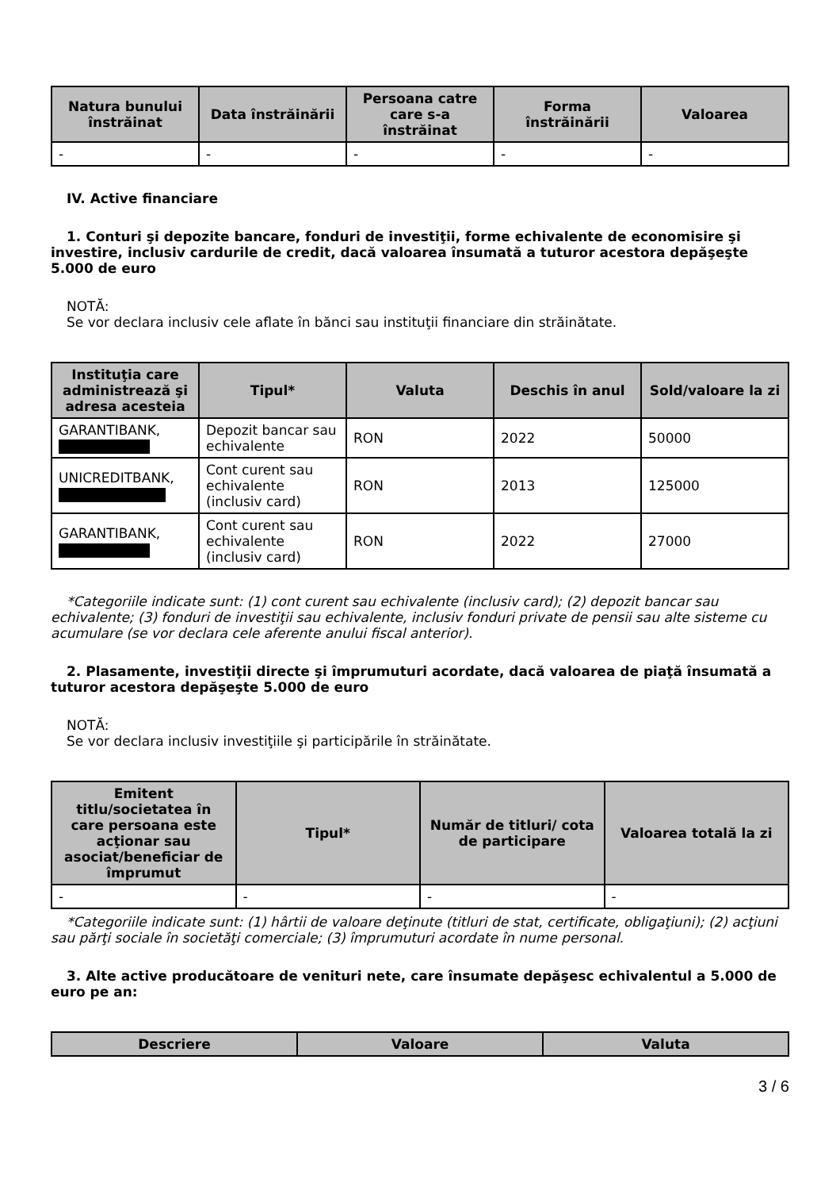| Natura bunului înstrăinat | Data înstrăinării | Persoana catre care s-a înstrăinat | Forma înstrăinării | Valoarea |
| --- | --- | --- | --- | --- |
| - | - | - | - | - |
IV. Active financiare
1. Conturi şi depozite bancare, fonduri de investiţii, forme echivalente de economisire şi investire, inclusiv cardurile de credit, dacă valoarea însumată a tuturor acestora depăşeşte 5.000 de euro
NOTĂ:
Se vor declara inclusiv cele aflate în bănci sau instituţii financiare din străinătate.
| Instituţia care administrează şi adresa acesteia | Tipul* | Valuta | Deschis în anul | Sold/valoare la zi |
| --- | --- | --- | --- | --- |
| GARANTIBANK, | Depozit bancar sau echivalente | RON | 2022 | 50000 |
| UNICREDITBANK, | Cont curent sau echivalente (inclusiv card) | RON | 2013 | 125000 |
| GARANTIBANK, | Cont curent sau echivalente (inclusiv card) | RON | 2022 | 27000 |
*Categoriile indicate sunt: (1) cont curent sau echivalente (inclusiv card); (2) depozit bancar sau echivalente; (3) fonduri de investiţii sau echivalente, inclusiv fonduri private de pensii sau alte sisteme cu acumulare (se vor declara cele aferente anului fiscal anterior).
2. Plasamente, investiţii directe şi împrumuturi acordate, dacă valoarea de piaţă însumată a tuturor acestora depăşeşte 5.000 de euro
NOTĂ:
Se vor declara inclusiv investiţiile şi participările în străinătate.
| Emitent titlu/societatea în care persoana este acţionar sau asociat/beneficiar de împrumut | Tipul* | Număr de titluri/ cota de participare | Valoarea totală la zi |
| --- | --- | --- | --- |
| - | - | - | - |
*Categoriile indicate sunt: (1) hârtii de valoare deţinute (titluri de stat, certificate, obligaţiuni); (2) acţiuni sau părţi sociale în societăţi comerciale; (3) împrumuturi acordate în nume personal.
3. Alte active producătoare de venituri nete, care însumate depăşesc echivalentul a 5.000 de euro pe an:
| Descriere | Valoare | Valuta |
| --- | --- | --- |
3 / 6